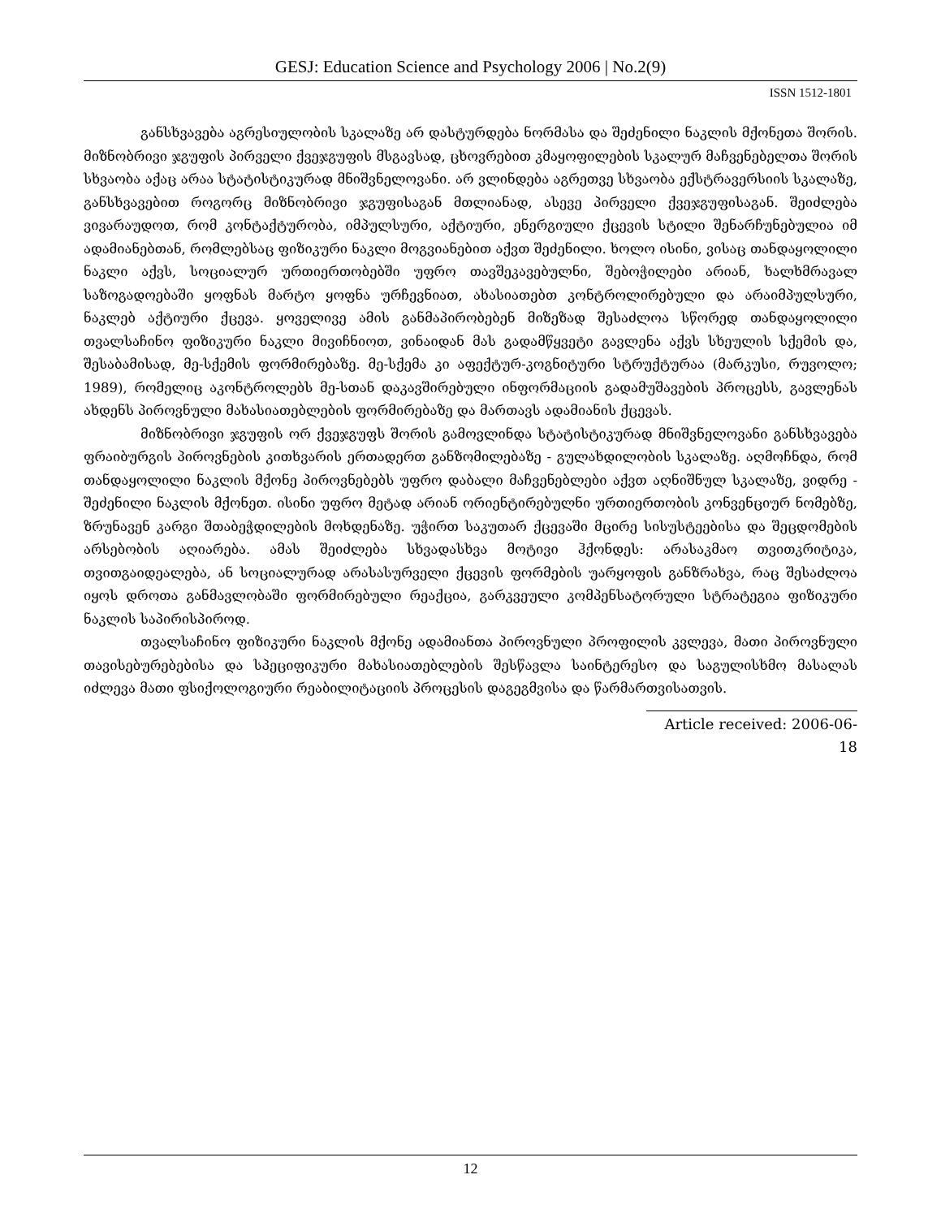GESJ: Education Science and Psychology 2006 | No.2(9)
ISSN 1512-1801
განსხვავება აგრესიულობის სკალაზე არ დასტურდება ნორმასა და შეძენილი ნაკლის მქონეთა შორის. მიზნობრივი ჯგუფის პირველი ქვეჯგუფის მსგავსად, ცხოვრებით კმაყოფილების სკალურ მაჩვენებელთა შორის სხვაობა აქაც არაა სტატისტიკურად მნიშვნელოვანი. არ ვლინდება აგრეთვე სხვაობა ექსტრავერსიის სკალაზე, განსხვავებით როგორც მიზნობრივი ჯგუფისაგან მთლიანად, ასევე პირველი ქვეჯგუფისაგან. შეიძლება ვივარაუდოთ, რომ კონტაქტურობა, იმპულსური, აქტიური, ენერგიული ქცევის სტილი შენარჩუნებულია იმ ადამიანებთან, რომლებსაც ფიზიკური ნაკლი მოგვიანებით აქვთ შეძენილი. ხოლო ისინი, ვისაც თანდაყოლილი ნაკლი აქვს, სოციალურ ურთიერთობებში უფრო თავშეკავებულნი, შებოჭილები არიან, ხალხმრავალ საზოგადოებაში ყოფნას მარტო ყოფნა ურჩევნიათ, ახასიათებთ კონტროლირებული და არაიმპულსური, ნაკლებ აქტიური ქცევა. ყოველივე ამის განმაპირობებენ მიზეზად შესაძლოა სწორედ თანდაყოლილი თვალსაჩინო ფიზიკური ნაკლი მივიჩნიოთ, ვინაიდან მას გადამწყვეტი გავლენა აქვს სხეულის სქემის და, შესაბამისად, მე-სქემის ფორმირებაზე. მე-სქემა კი აფექტურ-კოგნიტური სტრუქტურაა (მარკუსი, რუვოლო; 1989), რომელიც აკონტროლებს მე-სთან დაკავშირებული ინფორმაციის გადამუშავების პროცესს, გავლენას ახდენს პიროვნული მახასიათებლების ფორმირებაზე და მართავს ადამიანის ქცევას.
მიზნობრივი ჯგუფის ორ ქვეჯგუფს შორის გამოვლინდა სტატისტიკურად მნიშვნელოვანი განსხვავება ფრაიბურგის პიროვნების კითხვარის ერთადერთ განზომილებაზე - გულახდილობის სკალაზე. აღმოჩნდა, რომ თანდაყოლილი ნაკლის მქონე პიროვნებებს უფრო დაბალი მაჩვენებლები აქვთ აღნიშნულ სკალაზე, ვიდრე - შეძენილი ნაკლის მქონეთ. ისინი უფრო მეტად არიან ორიენტირებულნი ურთიერთობის კონვენციურ ნომებზე, ზრუნავენ კარგი შთაბეჭდილების მოხდენაზე. უჭირთ საკუთარ ქცევაში მცირე სისუსტეებისა და შეცდომების არსებობის აღიარება. ამას შეიძლება სხვადასხვა მოტივი ჰქონდეს: არასაკმაო თვითკრიტიკა, თვითგაიდეალება, ან სოციალურად არასასურველი ქცევის ფორმების უარყოფის განზრახვა, რაც შესაძლოა იყოს დროთა განმავლობაში ფორმირებული რეაქცია, გარკვეული კომპენსატორული სტრატეგია ფიზიკური ნაკლის საპირისპიროდ.
თვალსაჩინო ფიზიკური ნაკლის მქონე ადამიანთა პიროვნული პროფილის კვლევა, მათი პიროვნული თავისებურებებისა და სპეციფიკური მახასიათებლების შესწავლა საინტერესო და საგულისხმო მასალას იძლევა მათი ფსიქოლოგიური რეაბილიტაციის პროცესის დაგეგმვისა და წარმართვისათვის.
Article received: 2006-06-18
12